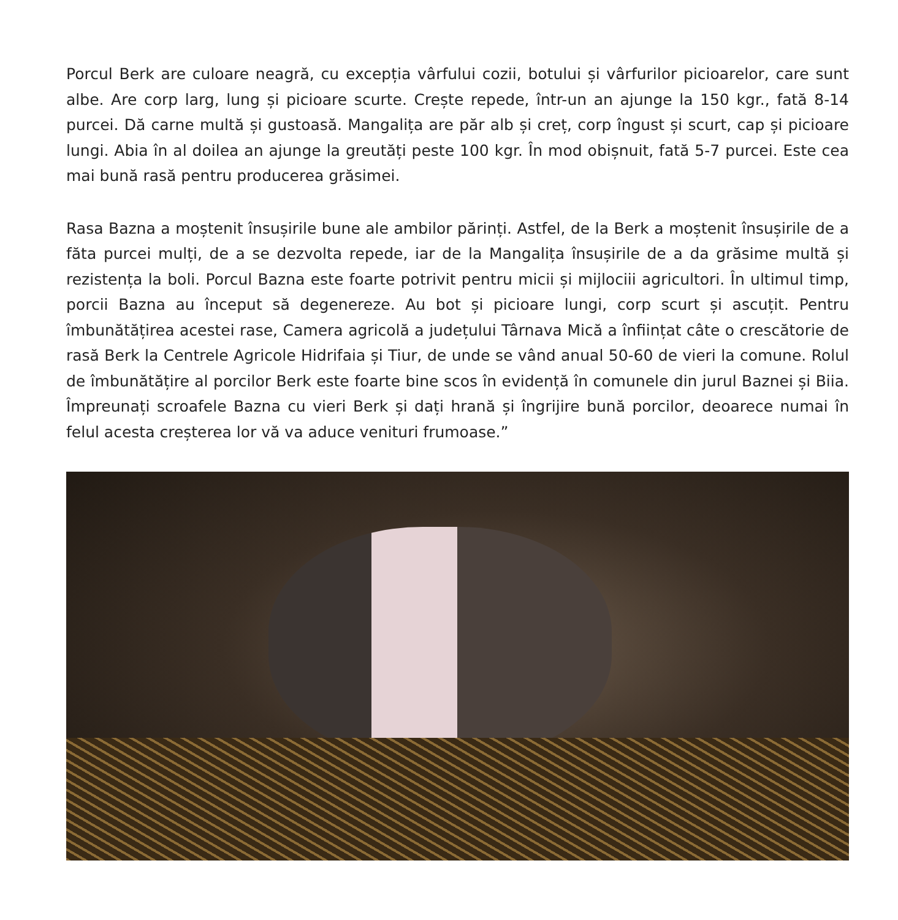Porcul Berk are culoare neagră, cu excepția vârfului cozii, botului și vârfurilor picioarelor, care sunt albe. Are corp larg, lung și picioare scurte. Crește repede, într-un an ajunge la 150 kgr., fată 8-14 purcei. Dă carne multă și gustoasă. Mangalița are păr alb și creț, corp îngust și scurt, cap și picioare lungi. Abia în al doilea an ajunge la greutăți peste 100 kgr. În mod obișnuit, fată 5-7 purcei. Este cea mai bună rasă pentru producerea grăsimei.
Rasa Bazna a moștenit însușirile bune ale ambilor părinți. Astfel, de la Berk a moștenit însușirile de a făta purcei mulți, de a se dezvolta repede, iar de la Mangalița însușirile de a da grăsime multă și rezistența la boli. Porcul Bazna este foarte potrivit pentru micii și mijlociii agricultori. În ultimul timp, porcii Bazna au început să degenereze. Au bot și picioare lungi, corp scurt și ascuțit. Pentru îmbunătățirea acestei rase, Camera agricolă a județului Târnava Mică a înființat câte o crescătorie de rasă Berk la Centrele Agricole Hidrifaia și Tiur, de unde se vând anual 50-60 de vieri la comune. Rolul de îmbunătățire al porcilor Berk este foarte bine scos în evidență în comunele din jurul Baznei și Biia. Împreunați scroafele Bazna cu vieri Berk și dați hrană și îngrijire bună porcilor, deoarece numai în felul acesta creșterea lor vă va aduce venituri frumoase.”